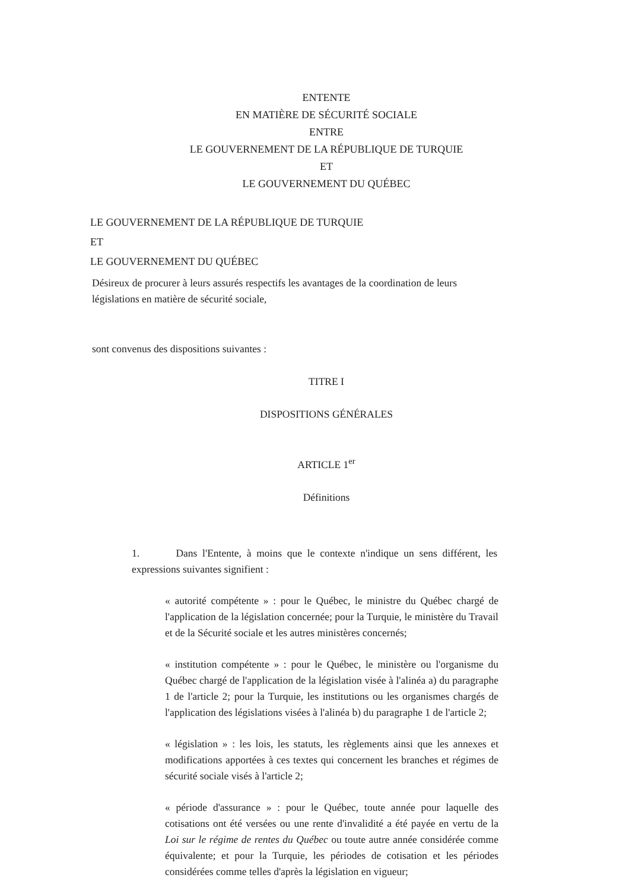ENTENTE
EN MATIÈRE DE SÉCURITÉ SOCIALE
ENTRE
LE GOUVERNEMENT DE LA RÉPUBLIQUE DE TURQUIE
ET
LE GOUVERNEMENT DU QUÉBEC
LE GOUVERNEMENT DE LA RÉPUBLIQUE DE TURQUIE
ET
LE GOUVERNEMENT DU QUÉBEC
Désireux de procurer à leurs assurés respectifs les avantages de la coordination de leurs législations en matière de sécurité sociale,
sont convenus des dispositions suivantes :
TITRE I
DISPOSITIONS GÉNÉRALES
ARTICLE 1<sup>er</sup>
Définitions
1. Dans l'Entente, à moins que le contexte n'indique un sens différent, les expressions suivantes signifient :
« autorité compétente » : pour le Québec, le ministre du Québec chargé de l'application de la législation concernée; pour la Turquie, le ministère du Travail et de la Sécurité sociale et les autres ministères concernés;
« institution compétente » : pour le Québec, le ministère ou l'organisme du Québec chargé de l'application de la législation visée à l'alinéa a) du paragraphe 1 de l'article 2; pour la Turquie, les institutions ou les organismes chargés de l'application des législations visées à l'alinéa b) du paragraphe 1 de l'article 2;
« législation » : les lois, les statuts, les règlements ainsi que les annexes et modifications apportées à ces textes qui concernent les branches et régimes de sécurité sociale visés à l'article 2;
« période d'assurance » : pour le Québec, toute année pour laquelle des cotisations ont été versées ou une rente d'invalidité a été payée en vertu de la Loi sur le régime de rentes du Québec ou toute autre année considérée comme équivalente; et pour la Turquie, les périodes de cotisation et les périodes considérées comme telles d'après la législation en vigueur;